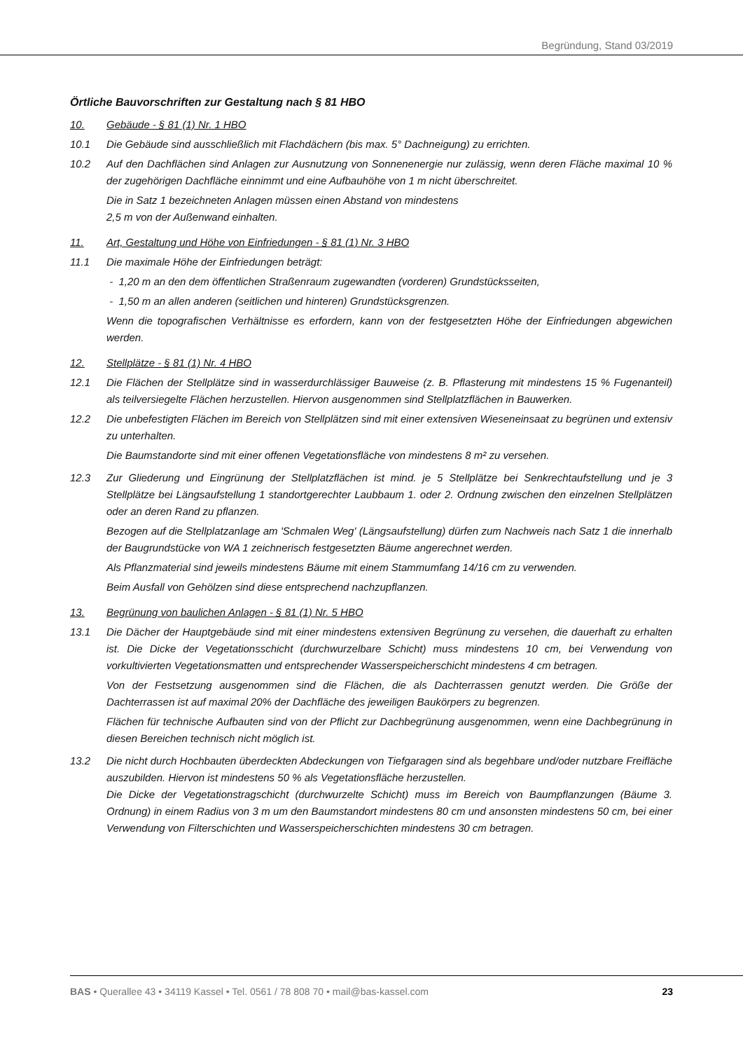Begründung, Stand 03/2019
Örtliche Bauvorschriften zur Gestaltung nach § 81 HBO
10. Gebäude - § 81 (1) Nr. 1 HBO
10.1 Die Gebäude sind ausschließlich mit Flachdächern (bis max. 5° Dachneigung) zu errichten.
10.2 Auf den Dachflächen sind Anlagen zur Ausnutzung von Sonnenenergie nur zulässig, wenn deren Fläche maximal 10 % der zugehörigen Dachfläche einnimmt und eine Aufbauhöhe von 1 m nicht überschreitet.
Die in Satz 1 bezeichneten Anlagen müssen einen Abstand von mindestens
2,5 m von der Außenwand einhalten.
11. Art, Gestaltung und Höhe von Einfriedungen - § 81 (1) Nr. 3 HBO
11.1 Die maximale Höhe der Einfriedungen beträgt:
- 1,20 m an den dem öffentlichen Straßenraum zugewandten (vorderen) Grundstücksseiten,
- 1,50 m an allen anderen (seitlichen und hinteren) Grundstücksgrenzen.
Wenn die topografischen Verhältnisse es erfordern, kann von der festgesetzten Höhe der Einfriedungen abgewichen werden.
12. Stellplätze - § 81 (1) Nr. 4 HBO
12.1 Die Flächen der Stellplätze sind in wasserdurchlässiger Bauweise (z. B. Pflasterung mit mindestens 15 % Fugenanteil) als teilversiegelte Flächen herzustellen. Hiervon ausgenommen sind Stellplatzflächen in Bauwerken.
12.2 Die unbefestigten Flächen im Bereich von Stellplätzen sind mit einer extensiven Wieseneinsaat zu begrü­nen und extensiv zu unterhalten.
Die Baumstandorte sind mit einer offenen Vegetationsfläche von mindestens 8 m² zu versehen.
12.3 Zur Gliederung und Eingrünung der Stellplatzflächen ist mind. je 5 Stellplätze bei Senkrechtaufstellung und je 3 Stellplätze bei Längsaufstellung 1 standortgerechter Laubbaum 1. oder 2. Ordnung zwischen den einzelnen Stellplätzen oder an deren Rand zu pflanzen.
Bezogen auf die Stellplatzanlage am 'Schmalen Weg' (Längsaufstellung) dürfen zum Nachweis nach Satz 1 die innerhalb der Baugrundstücke von WA 1 zeichnerisch festgesetzten Bäume angerechnet werden.
Als Pflanzmaterial sind jeweils mindestens Bäume mit einem Stammumfang 14/16 cm zu verwenden.
Beim Ausfall von Gehölzen sind diese entsprechend nachzupflanzen.
13. Begrünung von baulichen Anlagen - § 81 (1) Nr. 5 HBO
13.1 Die Dächer der Hauptgebäude sind mit einer mindestens extensiven Begrünung zu versehen, die dauerhaft zu erhalten ist. Die Dicke der Vegetationsschicht (durchwurzelbare Schicht) muss mindestens 10 cm, bei Verwendung von vorkultivierten Vegetationsmatten und entsprechender Wasserspeicherschicht mindes­tens 4 cm betragen.
Von der Festsetzung ausgenommen sind die Flächen, die als Dachterrassen genutzt werden. Die Größe der Dachterrassen ist auf maximal 20% der Dachfläche des jeweiligen Baukörpers zu begrenzen.
Flächen für technische Aufbauten sind von der Pflicht zur Dachbegrünung ausgenommen, wenn eine Dachbegrünung in diesen Bereichen technisch nicht möglich ist.
13.2 Die nicht durch Hochbauten überdeckten Abdeckungen von Tiefgaragen sind als begehbare und/oder nutzbare Freifläche auszubilden. Hiervon ist mindestens 50 % als Vegetationsfläche herzustellen.
Die Dicke der Vegetationstragschicht (durchwurzelte Schicht) muss im Bereich von Baumpflanzungen (Bäume 3. Ordnung) in einem Radius von 3 m um den Baumstandort mindestens 80 cm und ansonsten mindestens 50 cm, bei einer Verwendung von Filterschichten und Wasserspeicherschichten mindestens 30 cm betragen.
BAS • Querallee 43 • 34119 Kassel • Tel. 0561 / 78 808 70 • mail@bas-kassel.com 23